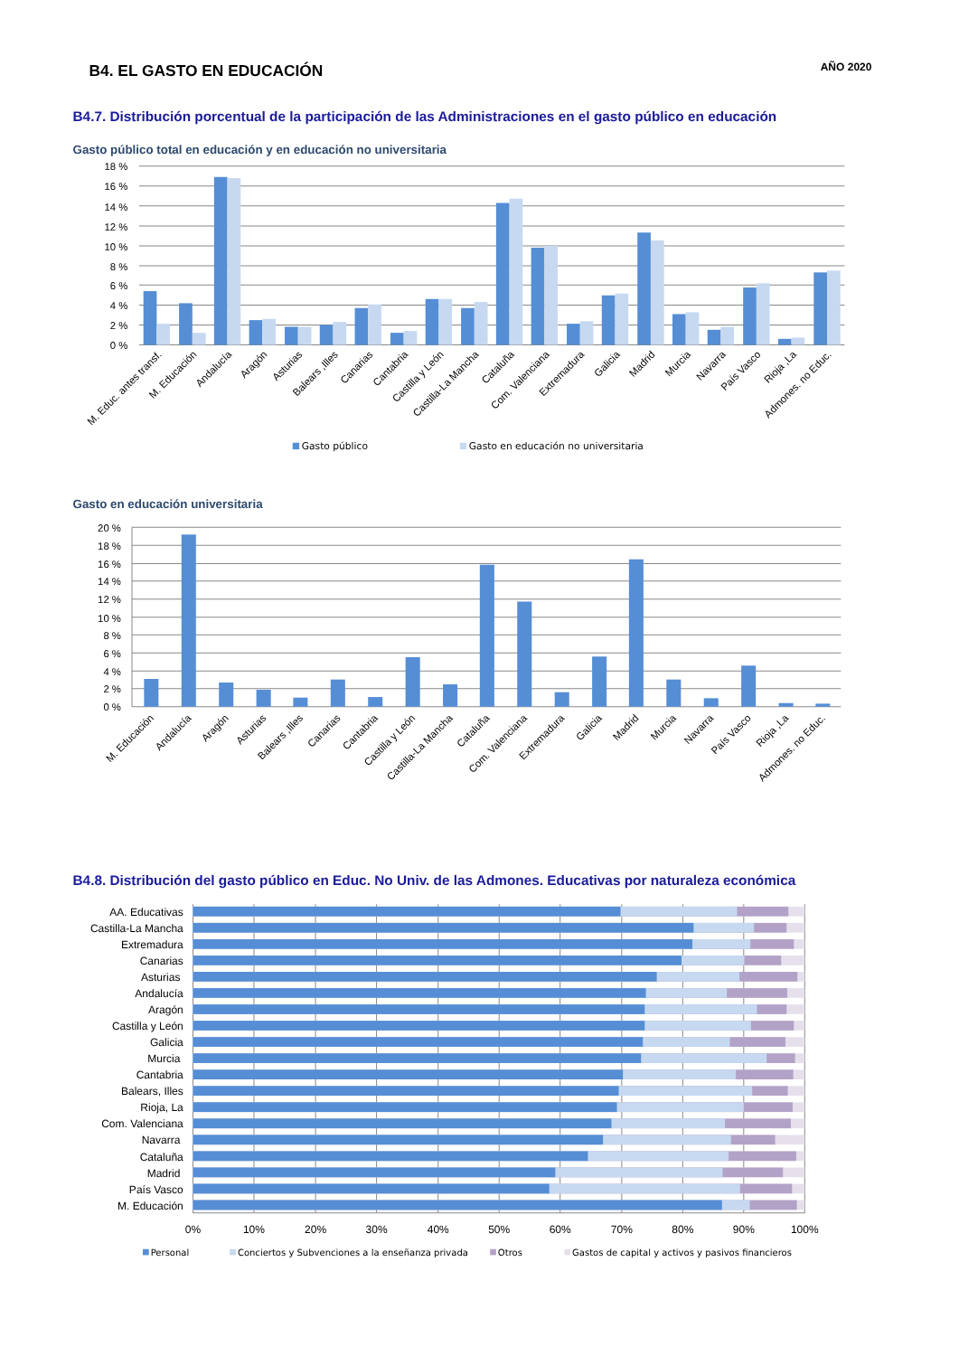B4. EL GASTO EN EDUCACIÓN
AÑO 2020
B4.7. Distribución porcentual de la participación de las Administraciones en el gasto público en educación
Gasto público total en educación y en educación no universitaria
18 %
16 %
14 %
12 %
10 %
8 %
6 %
4 %
2 %
0 %
M. Educ. antes transf.
M. Educación
Andalucía
Aragón
Asturias
Balears ,Illes
Canarias
Cantabria
Castilla y León
Castilla-La Mancha
Cataluña
Com. Valenciana
Extremadura
Galicia
Madrid
Murcia
Navarra
País Vasco
Rioja ,La
Admones. no Educ.
Gasto público
Gasto en educación no universitaria
Gasto en educación universitaria
20 %
18 %
16 %
14 %
12 %
10 %
8 %
6 %
4 %
2 %
0 %
M. Educación
Andalucía
Aragón
Asturias
Balears ,Illes
Canarias
Cantabria
Castilla y León
Castilla-La Mancha
Cataluña
Com. Valenciana
Extremadura
Galicia
Madrid
Murcia
Navarra
País Vasco
Rioja ,La
Admones. no Educ.
B4.8. Distribución del gasto público en Educ. No Univ. de las Admones. Educativas por naturaleza económica
AA. Educativas
Castilla-La Mancha
Extremadura
Canarias
Asturias
Andalucía
Aragón
Castilla y León
Galicia
Murcia
Cantabria
Balears, Illes
Rioja, La
Com. Valenciana
Navarra
Cataluña
Madrid
País Vasco
M. Educación
0%
10%
20%
30%
40%
50%
60%
70%
80%
90%
100%
Personal
Conciertos y Subvenciones a la enseñanza privada
Otros
Gastos de capital y activos y pasivos financieros